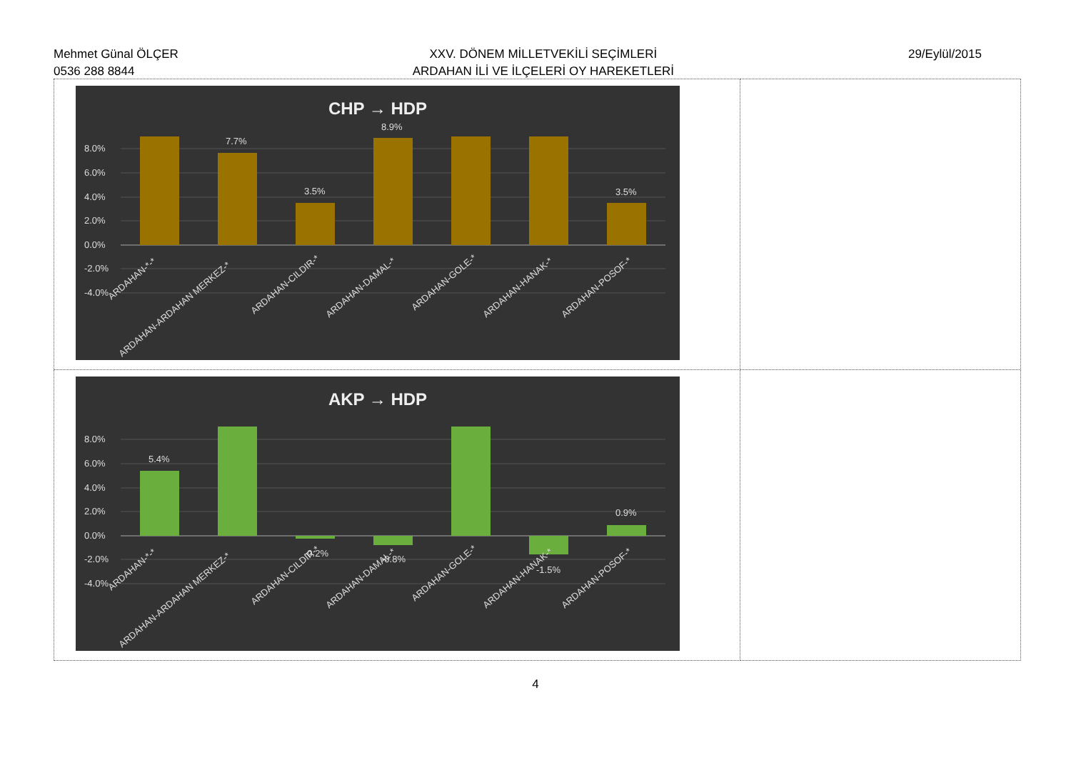Mehmet Günal ÖLÇER
0536 288 8844
XXV. DÖNEM MİLLETVEKİLİ SEÇİMLERİ
ARDAHAN İLİ VE İLÇELERİ OY HAREKETLERİ
29/Eylül/2015
| CHP → HDP 8.0% 6.0% 4.0% 2.0% 0.0% -2.0% -4.0% 7.7% 3.5% 8.9% 3.5% ARDAHAN-*-* ARDAHAN-ARDAHAN MERKEZ-* ARDAHAN-CILDIR-* ARDAHAN-DAMAL-* ARDAHAN-GOLE-* ARDAHAN-HANAK-* ARDAHAN-POSOF-* | |
| AKP → HDP 8.0% 6.0% 4.0% 2.0% 0.0% -2.0% -4.0% 5.4% -0.2% -0.8% -1.5% 0.9% ARDAHAN-*-* ARDAHAN-ARDAHAN MERKEZ-* ARDAHAN-CILDIR-* ARDAHAN-DAMAL-* ARDAHAN-GOLE-* ARDAHAN-HANAK-* ARDAHAN-POSOF-* | |
4